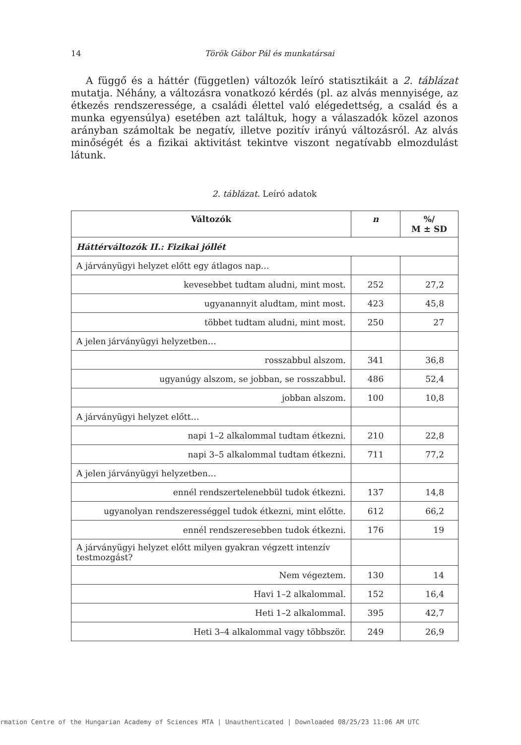14
Török Gábor Pál és munkatársai
A függő és a háttér (független) változók leíró statisztikáit a 2. táblázat mutatja. Néhány, a változásra vonatkozó kérdés (pl. az alvás mennyisége, az étkezés rendszeressége, a családi élettel való elégedettség, a család és a munka egyensúlya) esetében azt találtuk, hogy a válaszadók közel azonos arányban számoltak be negatív, illetve pozitív irányú változásról. Az alvás minőségét és a fizikai aktivitást tekintve viszont negatívabb elmozdulást látunk.
2. táblázat. Leíró adatok
| Változók | n | %/ M ± SD |
| --- | --- | --- |
| Háttérváltozók II.: Fizikai jóllét | | |
| A járványügyi helyzet előtt egy átlagos nap… | | |
| kevesebbet tudtam aludni, mint most. | 252 | 27,2 |
| ugyanannyit aludtam, mint most. | 423 | 45,8 |
| többet tudtam aludni, mint most. | 250 | 27 |
| A jelen járványügyi helyzetben… | | |
| rosszabbul alszom. | 341 | 36,8 |
| ugyanúgy alszom, se jobban, se rosszabbul. | 486 | 52,4 |
| jobban alszom. | 100 | 10,8 |
| A járványügyi helyzet előtt… | | |
| napi 1–2 alkalommal tudtam étkezni. | 210 | 22,8 |
| napi 3–5 alkalommal tudtam étkezni. | 711 | 77,2 |
| A jelen járványügyi helyzetben… | | |
| ennél rendszertelenebbül tudok étkezni. | 137 | 14,8 |
| ugyanolyan rendszerességgel tudok étkezni, mint előtte. | 612 | 66,2 |
| ennél rendszeresebben tudok étkezni. | 176 | 19 |
| A járványügyi helyzet előtt milyen gyakran végzett intenzív testmozgást? | | |
| Nem végeztem. | 130 | 14 |
| Havi 1–2 alkalommal. | 152 | 16,4 |
| Heti 1–2 alkalommal. | 395 | 42,7 |
| Heti 3–4 alkalommal vagy többször. | 249 | 26,9 |
rmation Centre of the Hungarian Academy of Sciences MTA | Unauthenticated | Downloaded 08/25/23 11:06 AM UTC